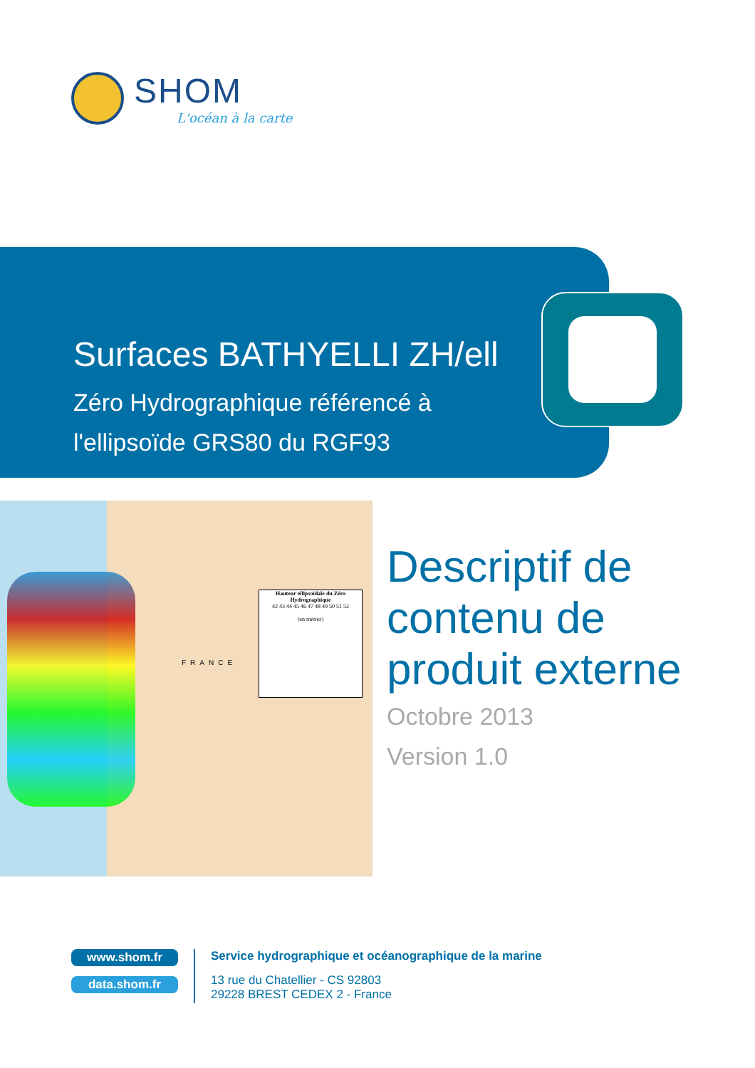SHOM
L'océan à la carte
Surfaces BATHYELLI ZH/ell
Zéro Hydrographique référencé à
l'ellipsoïde GRS80 du RGF93
FRANCE
Hauteur ellipsoïdale du Zéro Hydrographique
42 43 44 45 46 47 48 49 50 51 52
(en mètres)
Descriptif de
contenu de
produit externe
Octobre 2013
Version 1.0
www.shom.fr
data.shom.fr
Service hydrographique et océanographique de la marine
13 rue du Chatellier - CS 92803
29228 BREST CEDEX 2 - France